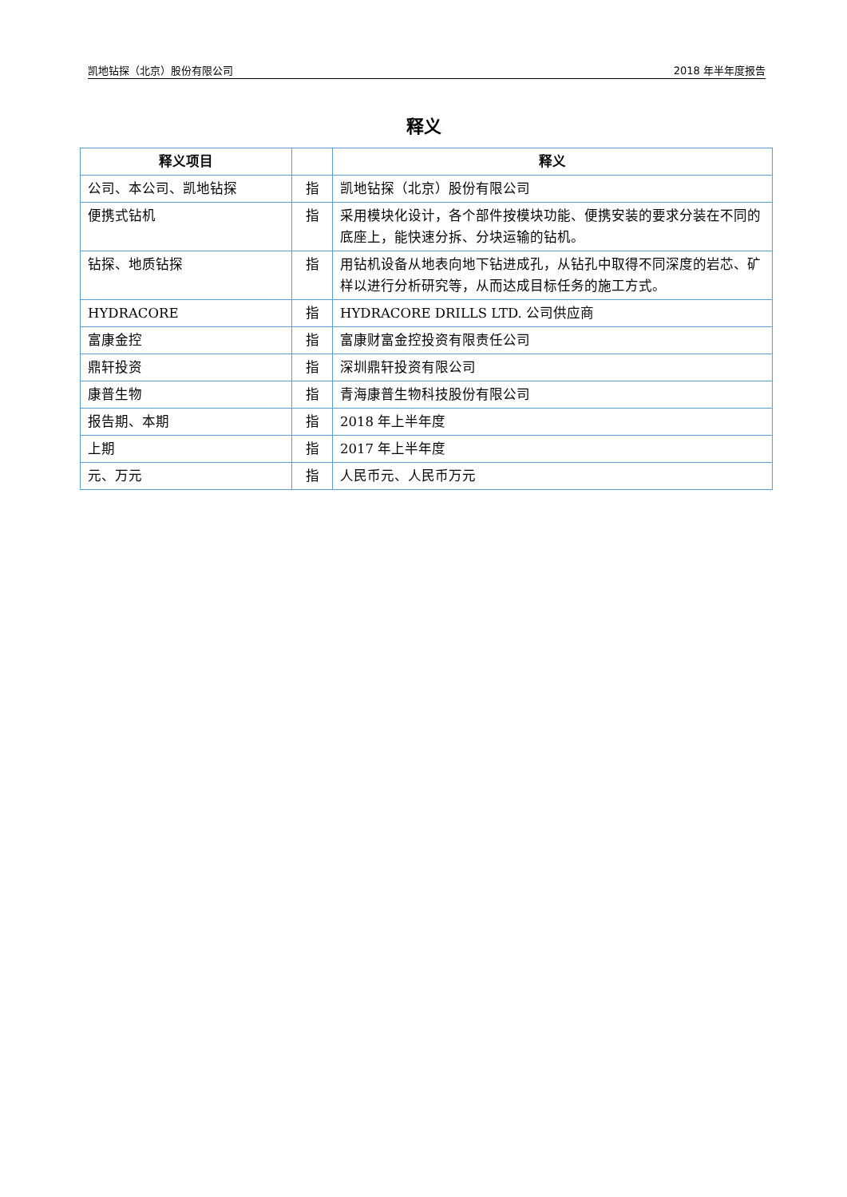凯地钻探（北京）股份有限公司 2018 年半年度报告
释义
| 释义项目 | | 释义 |
| --- | --- | --- |
| 公司、本公司、凯地钻探 | 指 | 凯地钻探（北京）股份有限公司 |
| 便携式钻机 | 指 | 采用模块化设计，各个部件按模块功能、便携安装的要求分装在不同的底座上，能快速分拆、分块运输的钻机。 |
| 钻探、地质钻探 | 指 | 用钻机设备从地表向地下钻进成孔，从钻孔中取得不同深度的岩芯、矿样以进行分析研究等，从而达成目标任务的施工方式。 |
| HYDRACORE | 指 | HYDRACORE DRILLS LTD. 公司供应商 |
| 富康金控 | 指 | 富康财富金控投资有限责任公司 |
| 鼎轩投资 | 指 | 深圳鼎轩投资有限公司 |
| 康普生物 | 指 | 青海康普生物科技股份有限公司 |
| 报告期、本期 | 指 | 2018 年上半年度 |
| 上期 | 指 | 2017 年上半年度 |
| 元、万元 | 指 | 人民币元、人民币万元 |